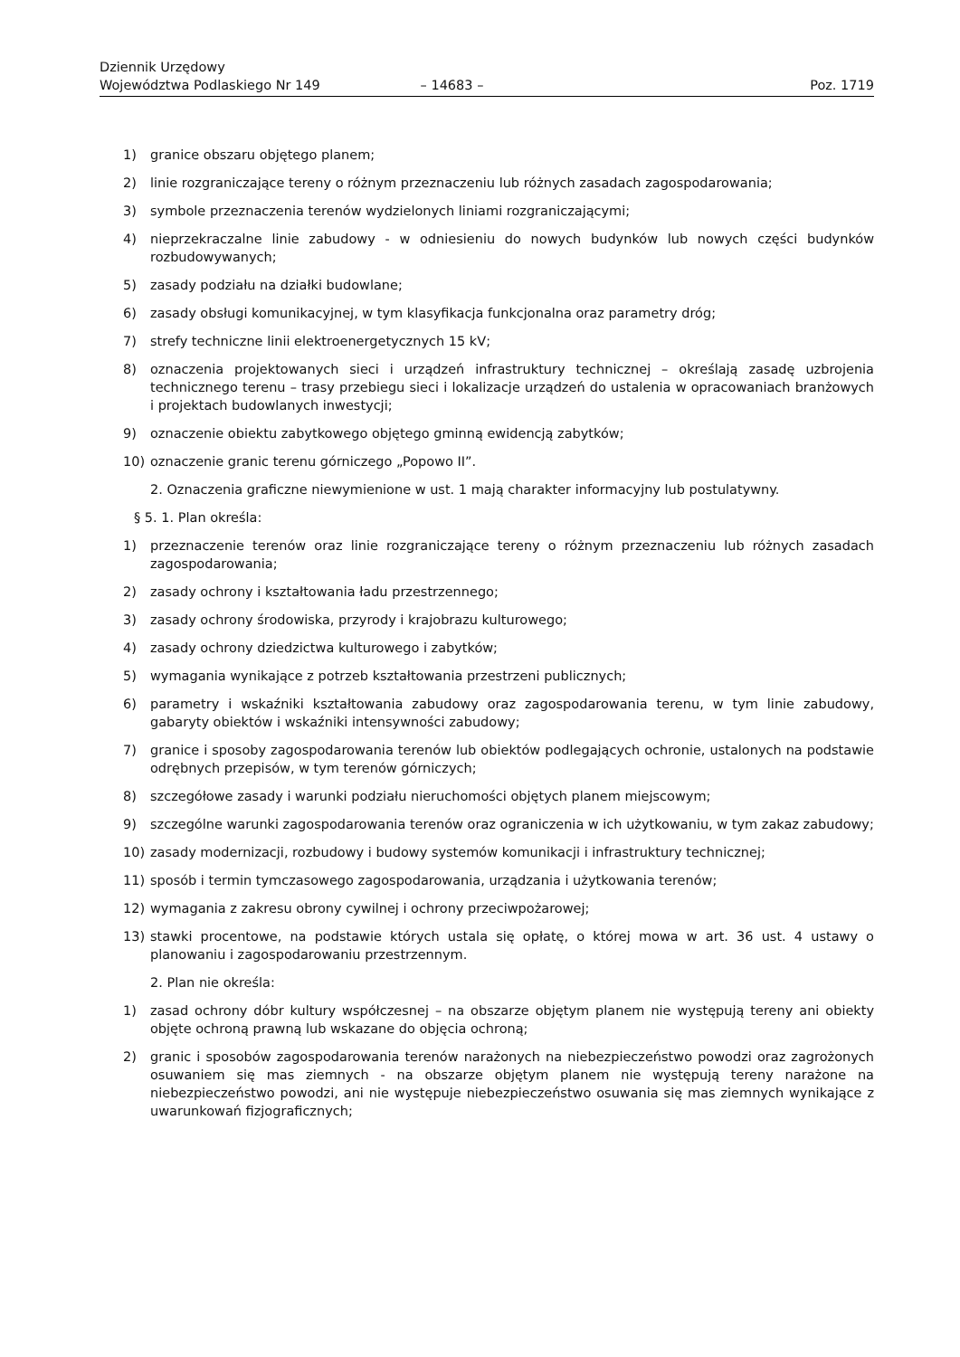Dziennik Urzędowy
Województwa Podlaskiego Nr 149
– 14683 –
Poz. 1719
1) granice obszaru objętego planem;
2) linie rozgraniczające tereny o różnym przeznaczeniu lub różnych zasadach zagospodarowania;
3) symbole przeznaczenia terenów wydzielonych liniami rozgraniczającymi;
4) nieprzekraczalne linie zabudowy - w odniesieniu do nowych budynków lub nowych części budynków rozbudowywanych;
5) zasady podziału na działki budowlane;
6) zasady obsługi komunikacyjnej, w tym klasyfikacja funkcjonalna oraz parametry dróg;
7) strefy techniczne linii elektroenergetycznych 15 kV;
8) oznaczenia projektowanych sieci i urządzeń infrastruktury technicznej – określają zasadę uzbrojenia technicznego terenu – trasy przebiegu sieci i lokalizacje urządzeń do ustalenia w opracowaniach branżowych i projektach budowlanych inwestycji;
9) oznaczenie obiektu zabytkowego objętego gminną ewidencją zabytków;
10) oznaczenie granic terenu górniczego „Popowo II”.
2. Oznaczenia graficzne niewymienione w ust. 1 mają charakter informacyjny lub postulatywny.
§ 5. 1. Plan określa:
1) przeznaczenie terenów oraz linie rozgraniczające tereny o różnym przeznaczeniu lub różnych zasadach zagospodarowania;
2) zasady ochrony i kształtowania ładu przestrzennego;
3) zasady ochrony środowiska, przyrody i krajobrazu kulturowego;
4) zasady ochrony dziedzictwa kulturowego i zabytków;
5) wymagania wynikające z potrzeb kształtowania przestrzeni publicznych;
6) parametry i wskaźniki kształtowania zabudowy oraz zagospodarowania terenu, w tym linie zabudowy, gabaryty obiektów i wskaźniki intensywności zabudowy;
7) granice i sposoby zagospodarowania terenów lub obiektów podlegających ochronie, ustalonych na podstawie odrębnych przepisów, w tym terenów górniczych;
8) szczegółowe zasady i warunki podziału nieruchomości objętych planem miejscowym;
9) szczególne warunki zagospodarowania terenów oraz ograniczenia w ich użytkowaniu, w tym zakaz zabudowy;
10) zasady modernizacji, rozbudowy i budowy systemów komunikacji i infrastruktury technicznej;
11) sposób i termin tymczasowego zagospodarowania, urządzania i użytkowania terenów;
12) wymagania z zakresu obrony cywilnej i ochrony przeciwpożarowej;
13) stawki procentowe, na podstawie których ustala się opłatę, o której mowa w art. 36 ust. 4 ustawy o planowaniu i zagospodarowaniu przestrzennym.
2. Plan nie określa:
1) zasad ochrony dóbr kultury współczesnej – na obszarze objętym planem nie występują tereny ani obiekty objęte ochroną prawną lub wskazane do objęcia ochroną;
2) granic i sposobów zagospodarowania terenów narażonych na niebezpieczeństwo powodzi oraz zagrożonych osuwaniem się mas ziemnych - na obszarze objętym planem nie występują tereny narażone na niebezpieczeństwo powodzi, ani nie występuje niebezpieczeństwo osuwania się mas ziemnych wynikające z uwarunkowań fizjograficznych;